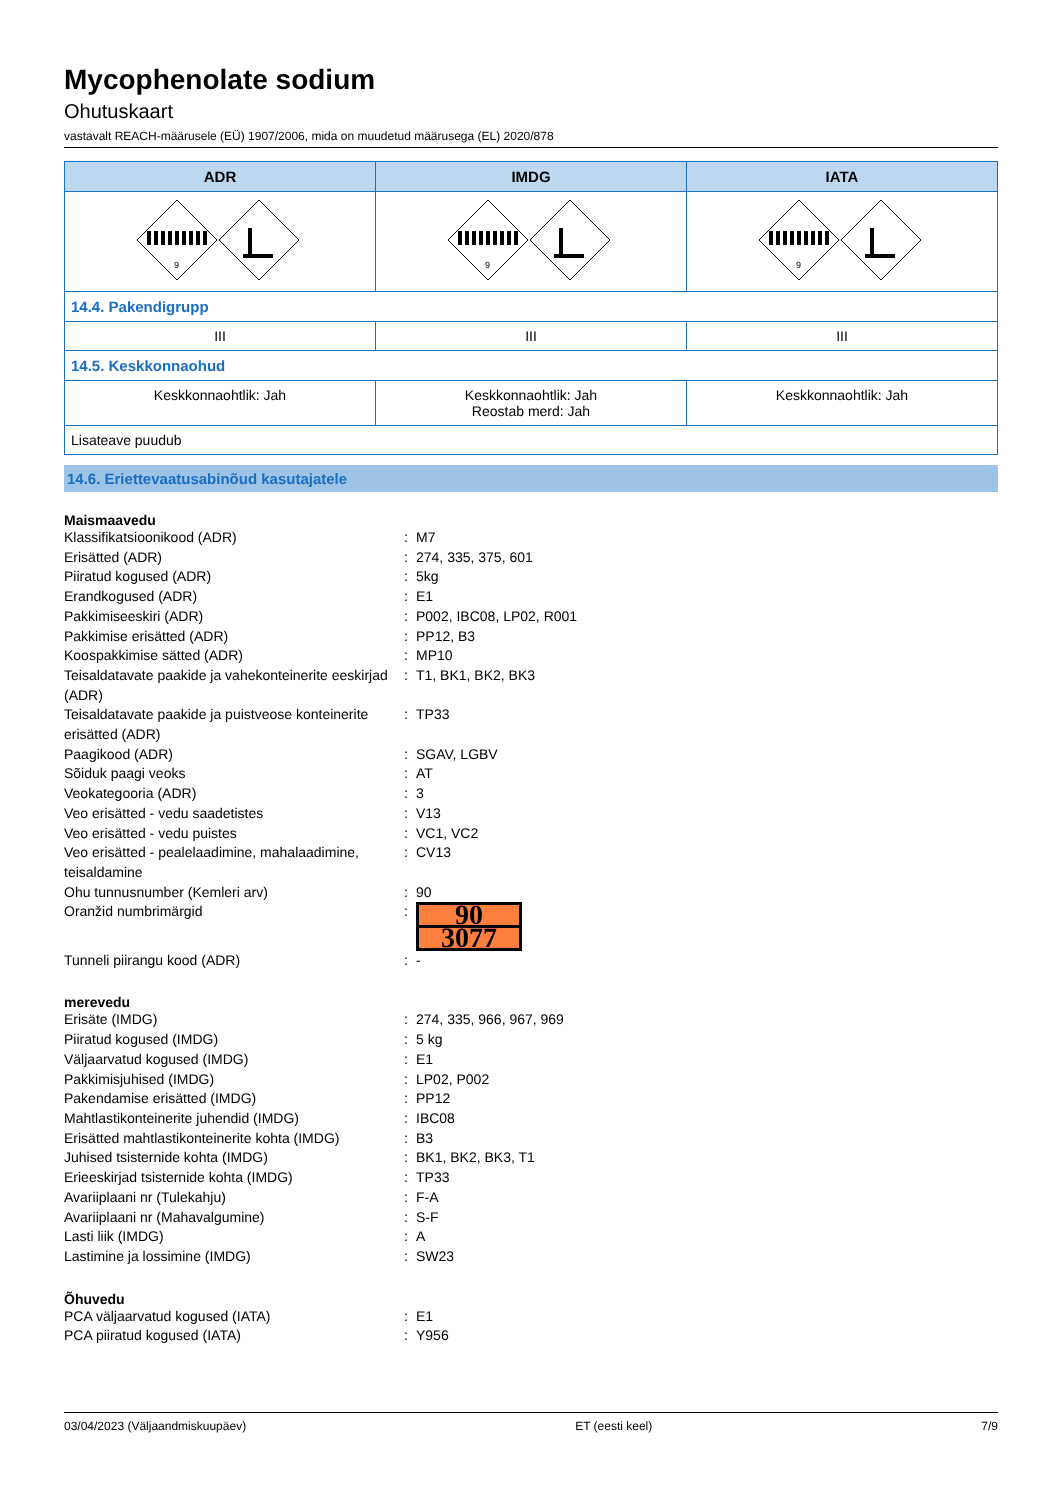Mycophenolate sodium
Ohutuskaart
vastavalt REACH-määrusele (EÜ) 1907/2006, mida on muudetud määrusega (EL) 2020/878
| ADR | IMDG | IATA |
| --- | --- | --- |
| 9 | 9 | 9 |
| 14.4. Pakendigrupp | | |
| III | III | III |
| 14.5. Keskkonnaohud | | |
| Keskkonnaohtlik: Jah | Keskkonnaohtlik: Jah Reostab merd: Jah | Keskkonnaohtlik: Jah |
| Lisateave puudub | | |
14.6. Eriettevaatusabinõud kasutajatele
Maismaavedu
Klassifikatsioonikood (ADR) : M7
Erisätted (ADR) : 274, 335, 375, 601
Piiratud kogused (ADR) : 5kg
Erandkogused (ADR) : E1
Pakkimiseeskiri (ADR) : P002, IBC08, LP02, R001
Pakkimise erisätted (ADR) : PP12, B3
Koospakkimise sätted (ADR) : MP10
Teisaldatavate paakide ja vahekonteinerite eeskirjad (ADR)
: T1, BK1, BK2, BK3
Teisaldatavate paakide ja puistveose konteinerite erisätted (ADR)
: TP33
Paagikood (ADR) : SGAV, LGBV
Sõiduk paagi veoks : AT
Veokategooria (ADR) : 3
Veo erisätted - vedu saadetistes : V13
Veo erisätted - vedu puistes : VC1, VC2
Veo erisätted - pealelaadimine, mahalaadimine, teisaldamine
: CV13
Ohu tunnusnumber (Kemleri arv) : 90
Oranžid numbrimärgid :
90
3077
Tunneli piirangu kood (ADR) : -
merevedu
Erisäte (IMDG) : 274, 335, 966, 967, 969
Piiratud kogused (IMDG) : 5 kg
Väljaarvatud kogused (IMDG) : E1
Pakkimisjuhised (IMDG) : LP02, P002
Pakendamise erisätted (IMDG) : PP12
Mahtlastikonteinerite juhendid (IMDG) : IBC08
Erisätted mahtlastikonteinerite kohta (IMDG)
: B3
Juhised tsisternide kohta (IMDG) : BK1, BK2, BK3, T1
Erieeskirjad tsisternide kohta (IMDG) : TP33
Avariiplaani nr (Tulekahju) : F-A
Avariiplaani nr (Mahavalgumine) : S-F
Lasti liik (IMDG) : A
Lastimine ja lossimine (IMDG) : SW23
Õhuvedu
PCA väljaarvatud kogused (IATA) : E1
PCA piiratud kogused (IATA) : Y956
03/04/2023 (Väljaandmiskuupäev) ET (eesti keel) 7/9